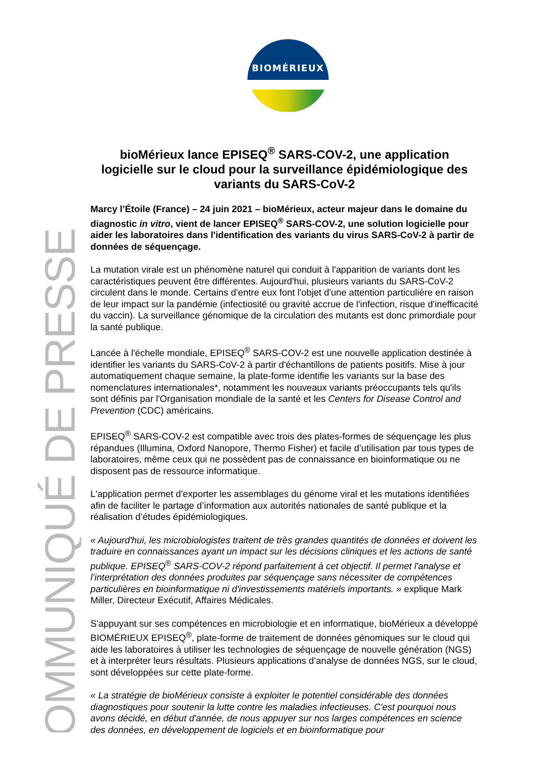BIOMÉRIEUX
COMMUNIQUÉ DE PRESSE
bioMérieux lance EPISEQ<sup>®</sup> SARS-COV-2, une application logicielle sur le cloud pour la surveillance épidémiologique des variants du SARS-CoV-2
Marcy l’Étoile (France) – 24 juin 2021 – bioMérieux, acteur majeur dans le domaine du diagnostic in vitro, vient de lancer EPISEQ<sup>®</sup> SARS-COV-2, une solution logicielle pour aider les laboratoires dans l'identification des variants du virus SARS-CoV-2 à partir de données de séquençage.
La mutation virale est un phénomène naturel qui conduit à l'apparition de variants dont les caractéristiques peuvent être différentes. Aujourd'hui, plusieurs variants du SARS-CoV-2 circulent dans le monde. Certains d’entre eux font l'objet d'une attention particulière en raison de leur impact sur la pandémie (infectiosité ou gravité accrue de l'infection, risque d'inefficacité du vaccin). La surveillance génomique de la circulation des mutants est donc primordiale pour la santé publique.
Lancée à l'échelle mondiale, EPISEQ<sup>®</sup> SARS-COV-2 est une nouvelle application destinée à identifier les variants du SARS-CoV-2 à partir d'échantillons de patients positifs. Mise à jour automatiquement chaque semaine, la plate-forme identifie les variants sur la base des nomenclatures internationales*, notamment les nouveaux variants préoccupants tels qu'ils sont définis par l'Organisation mondiale de la santé et les Centers for Disease Control and Prevention (CDC) américains.
EPISEQ<sup>®</sup> SARS-COV-2 est compatible avec trois des plates-formes de séquençage les plus répandues (Illumina, Oxford Nanopore, Thermo Fisher) et facile d’utilisation par tous types de laboratoires, même ceux qui ne possèdent pas de connaissance en bioinformatique ou ne disposent pas de ressource informatique.
L'application permet d'exporter les assemblages du génome viral et les mutations identifiées afin de faciliter le partage d’information aux autorités nationales de santé publique et la réalisation d’études épidémiologiques.
« Aujourd'hui, les microbiologistes traitent de très grandes quantités de données et doivent les traduire en connaissances ayant un impact sur les décisions cliniques et les actions de santé publique. EPISEQ<sup>®</sup> SARS-COV-2 répond parfaitement à cet objectif. Il permet l'analyse et l’interprétation des données produites par séquençage sans nécessiter de compétences particulières en bioinformatique ni d'investissements matériels importants. » explique Mark Miller, Directeur Exécutif, Affaires Médicales.
S'appuyant sur ses compétences en microbiologie et en informatique, bioMérieux a développé BIOMÉRIEUX EPISEQ<sup>®</sup>, plate-forme de traitement de données génomiques sur le cloud qui aide les laboratoires à utiliser les technologies de séquençage de nouvelle génération (NGS) et à interpréter leurs résultats. Plusieurs applications d’analyse de données NGS, sur le cloud, sont développées sur cette plate-forme.
« La stratégie de bioMérieux consiste à exploiter le potentiel considérable des données diagnostiques pour soutenir la lutte contre les maladies infectieuses. C'est pourquoi nous avons décidé, en début d'année, de nous appuyer sur nos larges compétences en science des données, en développement de logiciels et en bioinformatique pour